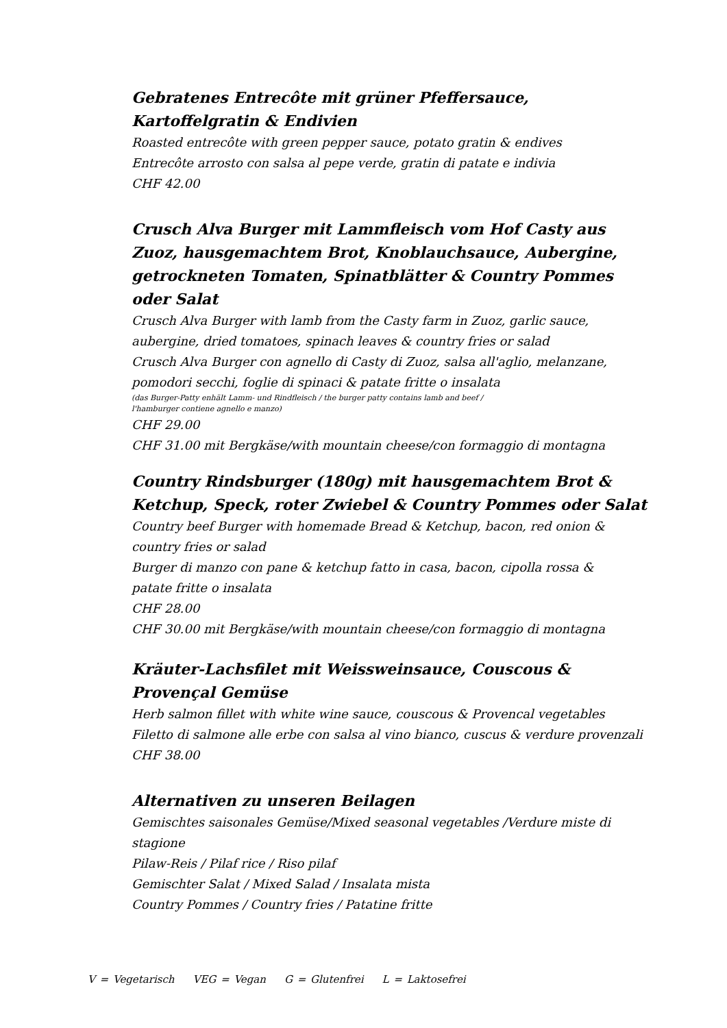Gebratenes Entrecôte mit grüner Pfeffersauce, Kartoffelgratin & Endivien
Roasted entrecôte with green pepper sauce, potato gratin & endives
Entrecôte arrosto con salsa al pepe verde, gratin di patate e indivia
CHF 42.00
Crusch Alva Burger mit Lammfleisch vom Hof Casty aus Zuoz, hausgemachtem Brot, Knoblauchsauce, Aubergine, getrockneten Tomaten, Spinatblätter & Country Pommes oder Salat
Crusch Alva Burger with lamb from the Casty farm in Zuoz, garlic sauce, aubergine, dried tomatoes, spinach leaves & country fries or salad
Crusch Alva Burger con agnello di Casty di Zuoz, salsa all'aglio, melanzane, pomodori secchi, foglie di spinaci & patate fritte o insalata
(das Burger-Patty enhält Lamm- und Rindfleisch / the burger patty contains lamb and beef /
l'hamburger contiene agnello e manzo)
CHF 29.00
CHF 31.00 mit Bergkäse/with mountain cheese/con formaggio di montagna
Country Rindsburger (180g) mit hausgemachtem Brot & Ketchup, Speck, roter Zwiebel & Country Pommes oder Salat
Country beef Burger with homemade Bread & Ketchup, bacon, red onion &
country fries or salad
Burger di manzo con pane & ketchup fatto in casa, bacon, cipolla rossa &
patate fritte o insalata
CHF 28.00
CHF 30.00 mit Bergkäse/with mountain cheese/con formaggio di montagna
Kräuter-Lachsfilet mit Weissweinsauce, Couscous &
Provençal Gemüse
Herb salmon fillet with white wine sauce, couscous & Provencal vegetables
Filetto di salmone alle erbe con salsa al vino bianco, cuscus & verdure provenzali
CHF 38.00
Alternativen zu unseren Beilagen
Gemischtes saisonales Gemüse/Mixed seasonal vegetables /Verdure miste di stagione
Pilaw-Reis / Pilaf rice / Riso pilaf
Gemischter Salat / Mixed Salad / Insalata mista
Country Pommes / Country fries / Patatine fritte
V = Vegetarisch VEG = Vegan G = Glutenfrei L = Laktosefrei